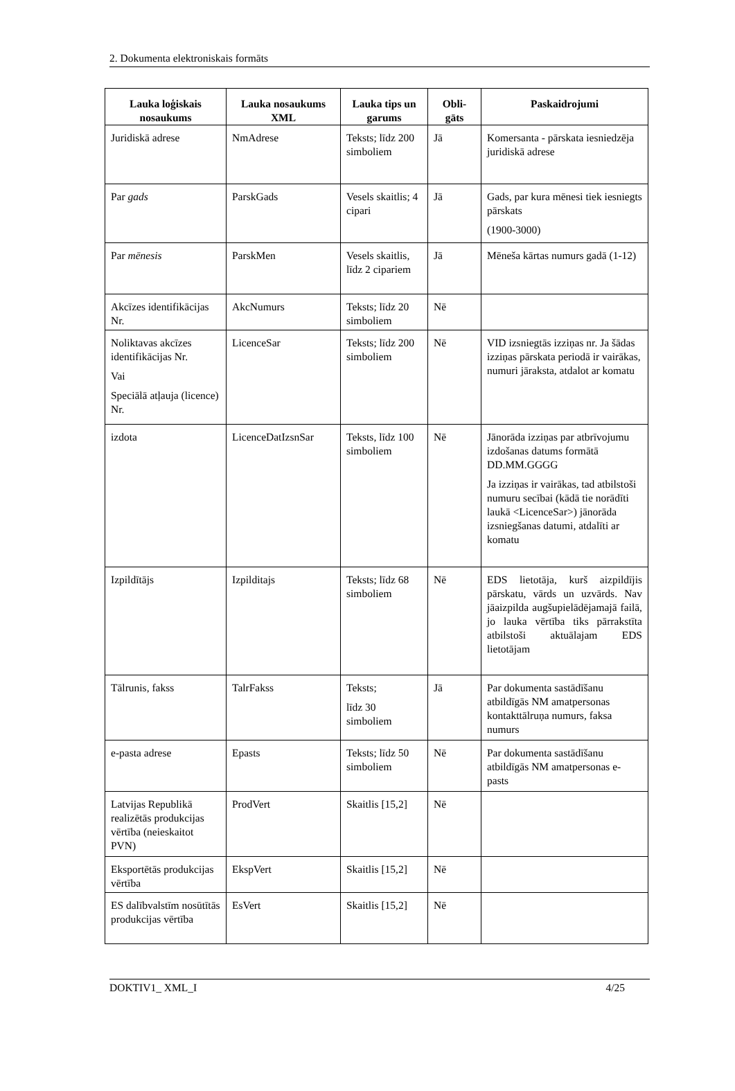2. Dokumenta elektroniskais formāts
| Lauka loģiskais nosaukums | Lauka nosaukums XML | Lauka tips un garums | Obli-gāts | Paskaidrojumi |
| --- | --- | --- | --- | --- |
| Juridiskā adrese | NmAdrese | Teksts; līdz 200 simboliem | Jā | Komersanta - pārskata iesniedzēja juridiskā adrese |
| Par gads | ParskGads | Vesels skaitlis; 4 cipari | Jā | Gads, par kura mēnesi tiek iesniegts pārskats (1900-3000) |
| Par mēnesis | ParskMen | Vesels skaitlis, līdz 2 cipariem | Jā | Mēneša kārtas numurs gadā (1-12) |
| Akcīzes identifikācijas Nr. | AkcNumurs | Teksts; līdz 20 simboliem | Nē | |
| Noliktavas akcīzes identifikācijas Nr. Vai Speciālā atļauja (licence) Nr. | LicenceSar | Teksts; līdz 200 simboliem | Nē | VID izsniegtās izziņas nr. Ja šādas izziņas pārskata periodā ir vairākas, numuri jāraksta, atdalot ar komatu |
| izdota | LicenceDatIzsnSar | Teksts, līdz 100 simboliem | Nē | Jānorāda izziņas par atbrīvojumu izdošanas datums formātā DD.MM.GGGG Ja izziņas ir vairākas, tad atbilstoši numuru secībai (kādā tie norādīti laukā <LicenceSar>) jānorāda izsniegšanas datumi, atdalīti ar komatu |
| Izpildītājs | Izpilditajs | Teksts; līdz 68 simboliem | Nē | EDS lietotāja, kurš aizpildījis pārskatu, vārds un uzvārds. Nav jāaizpilda augšupielādējamajā failā, jo lauka vērtība tiks pārrakstīta atbilstoši aktuālajam EDS lietotājam |
| Tālrunis, fakss | TalrFakss | Teksts; līdz 30 simboliem | Jā | Par dokumenta sastādīšanu atbildīgās NM amatpersonas kontakttālruņa numurs, faksa numurs |
| e-pasta adrese | Epasts | Teksts; līdz 50 simboliem | Nē | Par dokumenta sastādīšanu atbildīgās NM amatpersonas e-pasts |
| Latvijas Republikā realizētās produkcijas vērtība (neieskaitot PVN) | ProdVert | Skaitlis [15,2] | Nē | |
| Eksportētās produkcijas vērtība | EkspVert | Skaitlis [15,2] | Nē | |
| ES dalībvalstīm nosūtītās produkcijas vērtība | EsVert | Skaitlis [15,2] | Nē | |
DOKTIV1_ XML_I 4/25